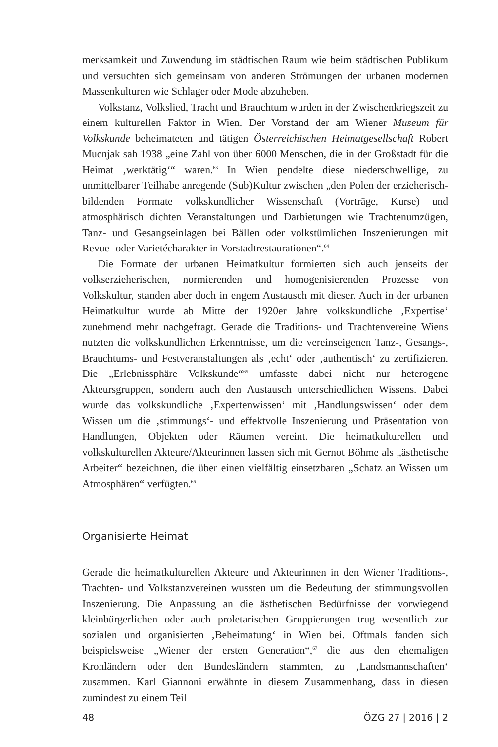merksamkeit und Zuwendung im städtischen Raum wie beim städtischen Publikum und versuchten sich gemeinsam von anderen Strömungen der urbanen modernen Massenkulturen wie Schlager oder Mode abzuheben.
Volkstanz, Volkslied, Tracht und Brauchtum wurden in der Zwischenkriegszeit zu einem kulturellen Faktor in Wien. Der Vorstand der am Wiener Museum für Volkskunde beheimateten und tätigen Österreichischen Heimatgesellschaft Robert Mucnjak sah 1938 „eine Zahl von über 6000 Menschen, die in der Großstadt für die Heimat ‚werktätig‘“ waren.<sup>63</sup> In Wien pendelte diese niederschwellige, zu unmittelbarer Teilhabe anregende (Sub)Kultur zwischen „den Polen der erzieherisch-bildenden Formate volkskundlicher Wissenschaft (Vorträge, Kurse) und atmosphärisch dichten Veranstaltungen und Darbietungen wie Trachtenumzügen, Tanz- und Gesangseinlagen bei Bällen oder volkstümlichen Inszenierungen mit Revue- oder Varietécharakter in Vorstadtrestaurationen“.<sup>64</sup>
Die Formate der urbanen Heimatkultur formierten sich auch jenseits der volkserzieherischen, normierenden und homogenisierenden Prozesse von Volkskultur, standen aber doch in engem Austausch mit dieser. Auch in der urbanen Heimatkultur wurde ab Mitte der 1920er Jahre volkskundliche ‚Expertise‘ zunehmend mehr nachgefragt. Gerade die Traditions- und Trachtenvereine Wiens nutzten die volkskundlichen Erkenntnisse, um die vereinseigenen Tanz-, Gesangs-, Brauchtums- und Festveranstaltungen als ‚echt‘ oder ‚authentisch‘ zu zertifizieren. Die „Erlebnissphäre Volkskunde“<sup>65</sup> umfasste dabei nicht nur heterogene Akteursgruppen, sondern auch den Austausch unterschiedlichen Wissens. Dabei wurde das volkskundliche ‚Expertenwissen‘ mit ‚Handlungswissen‘ oder dem Wissen um die ‚stimmungs‘- und effektvolle Inszenierung und Präsentation von Handlungen, Objekten oder Räumen vereint. Die heimatkulturellen und volkskulturellen Akteure/Akteurinnen lassen sich mit Gernot Böhme als „ästhetische Arbeiter“ bezeichnen, die über einen vielfältig einsetzbaren „Schatz an Wissen um Atmosphären“ verfügten.<sup>66</sup>
Organisierte Heimat
Gerade die heimatkulturellen Akteure und Akteurinnen in den Wiener Traditions-, Trachten- und Volkstanzvereinen wussten um die Bedeutung der stimmungsvollen Inszenierung. Die Anpassung an die ästhetischen Bedürfnisse der vorwiegend kleinbürgerlichen oder auch proletarischen Gruppierungen trug wesentlich zur sozialen und organisierten ‚Beheimatung‘ in Wien bei. Oftmals fanden sich beispielsweise „Wiener der ersten Generation“,<sup>67</sup> die aus den ehemaligen Kronländern oder den Bundesländern stammten, zu ‚Landsmannschaften‘ zusammen. Karl Giannoni erwähnte in diesem Zusammenhang, dass in diesen zumindest zu einem Teil
48 ÖZG 27 | 2016 | 2